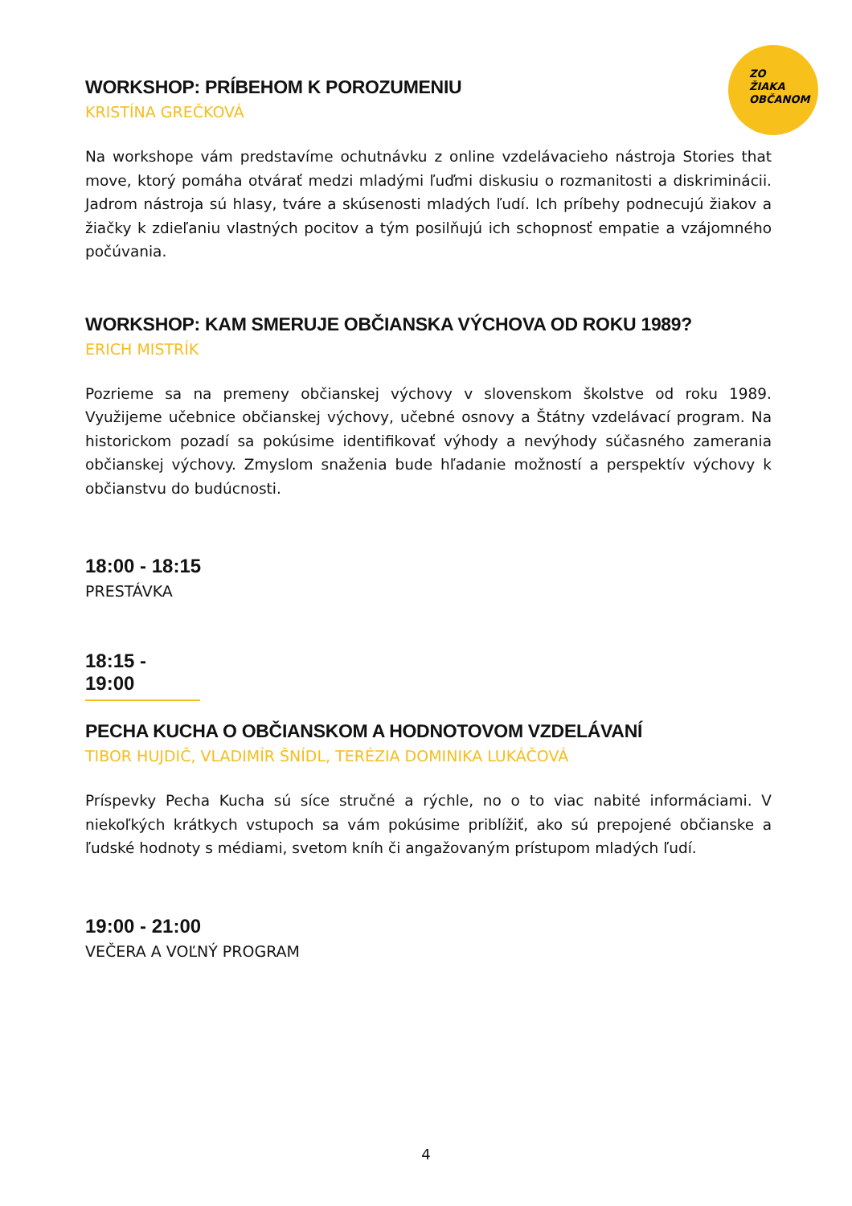ZO
ŽIAKA
OBČANOM
WORKSHOP: PRÍBEHOM K POROZUMENIU
KRISTÍNA GREČKOVÁ
Na workshope vám predstavíme ochutnávku z online vzdelávacieho nástroja Stories that move, ktorý pomáha otvárať medzi mladými ľuďmi diskusiu o rozmanitosti a diskriminácii. Jadrom nástroja sú hlasy, tváre a skúsenosti mladých ľudí. Ich príbehy podnecujú žiakov a žiačky k zdieľaniu vlastných pocitov a tým posilňujú ich schopnosť empatie a vzájomného počúvania.
WORKSHOP: KAM SMERUJE OBČIANSKA VÝCHOVA OD ROKU 1989?
ERICH MISTRÍK
Pozrieme sa na premeny občianskej výchovy v slovenskom školstve od roku 1989. Využijeme učebnice občianskej výchovy, učebné osnovy a Štátny vzdelávací program. Na historickom pozadí sa pokúsime identifikovať výhody a nevýhody súčasného zamerania občianskej výchovy. Zmyslom snaženia bude hľadanie možností a perspektív výchovy k občianstvu do budúcnosti.
18:00 - 18:15
PRESTÁVKA
18:15 - 19:00
PECHA KUCHA O OBČIANSKOM A HODNOTOVOM VZDELÁVANÍ
TIBOR HUJDIČ, VLADIMÍR ŠNÍDL, TERÉZIA DOMINIKA LUKÁČOVÁ
Príspevky Pecha Kucha sú síce stručné a rýchle, no o to viac nabité informáciami. V niekoľkých krátkych vstupoch sa vám pokúsime priblížiť, ako sú prepojené občianske a ľudské hodnoty s médiami, svetom kníh či angažovaným prístupom mladých ľudí.
19:00 - 21:00
VEČERA A VOĽNÝ PROGRAM
4